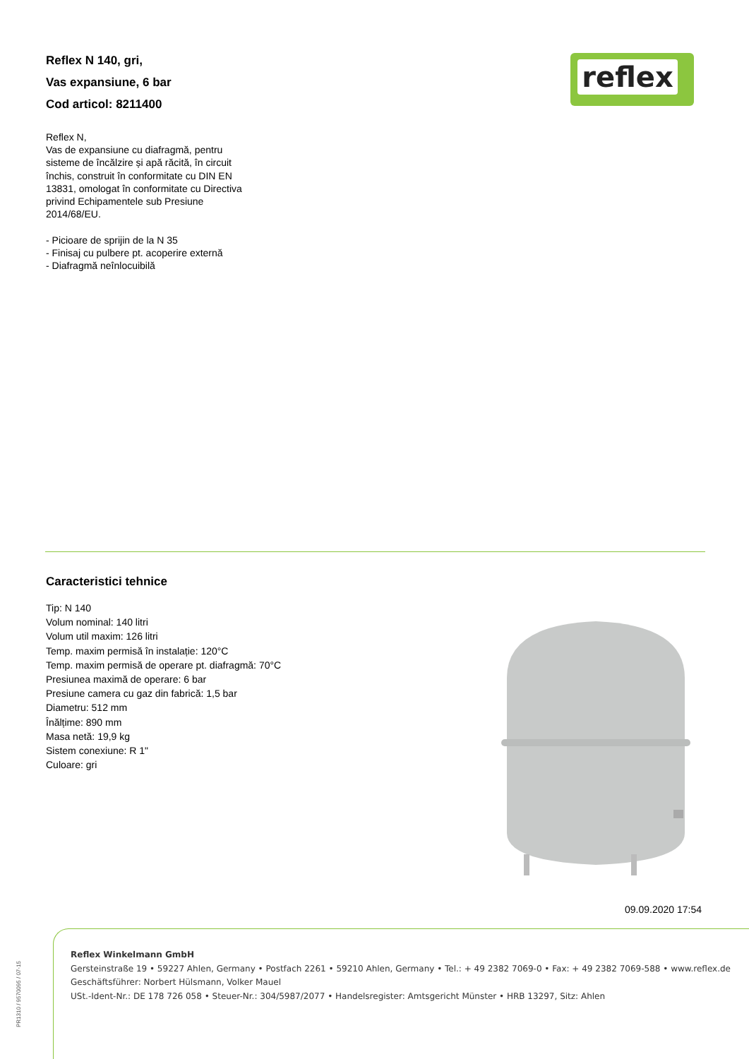Reflex N 140, gri,
Vas expansiune, 6 bar
Cod articol: 8211400
reflex
Reflex N,
Vas de expansiune cu diafragmă, pentru sisteme de încălzire și apă răcită, în circuit închis, construit în conformitate cu DIN EN 13831, omologat în conformitate cu Directiva privind Echipamentele sub Presiune 2014/68/EU.
- Picioare de sprijin de la N 35
- Finisaj cu pulbere pt. acoperire externă
- Diafragmă neînlocuibilă
Caracteristici tehnice
Tip: N 140
Volum nominal: 140 litri
Volum util maxim: 126 litri
Temp. maxim permisă în instalație: 120°C
Temp. maxim permisă de operare pt. diafragmă: 70°C
Presiunea maximă de operare: 6 bar
Presiune camera cu gaz din fabrică: 1,5 bar
Diametru: 512 mm
Înălțime: 890 mm
Masa netă: 19,9 kg
Sistem conexiune: R 1"
Culoare: gri
09.09.2020 17:54
Reflex Winkelmann GmbH
Gersteinstraße 19 • 59227 Ahlen, Germany • Postfach 2261 • 59210 Ahlen, Germany • Tel.: + 49 2382 7069-0 • Fax: + 49 2382 7069-588 • www.reflex.de
Geschäftsführer: Norbert Hülsmann, Volker Mauel
USt.-Ident-Nr.: DE 178 726 058 • Steuer-Nr.: 304/5987/2077 • Handelsregister: Amtsgericht Münster • HRB 13297, Sitz: Ahlen
PR1310 / 9570095 / 07-15